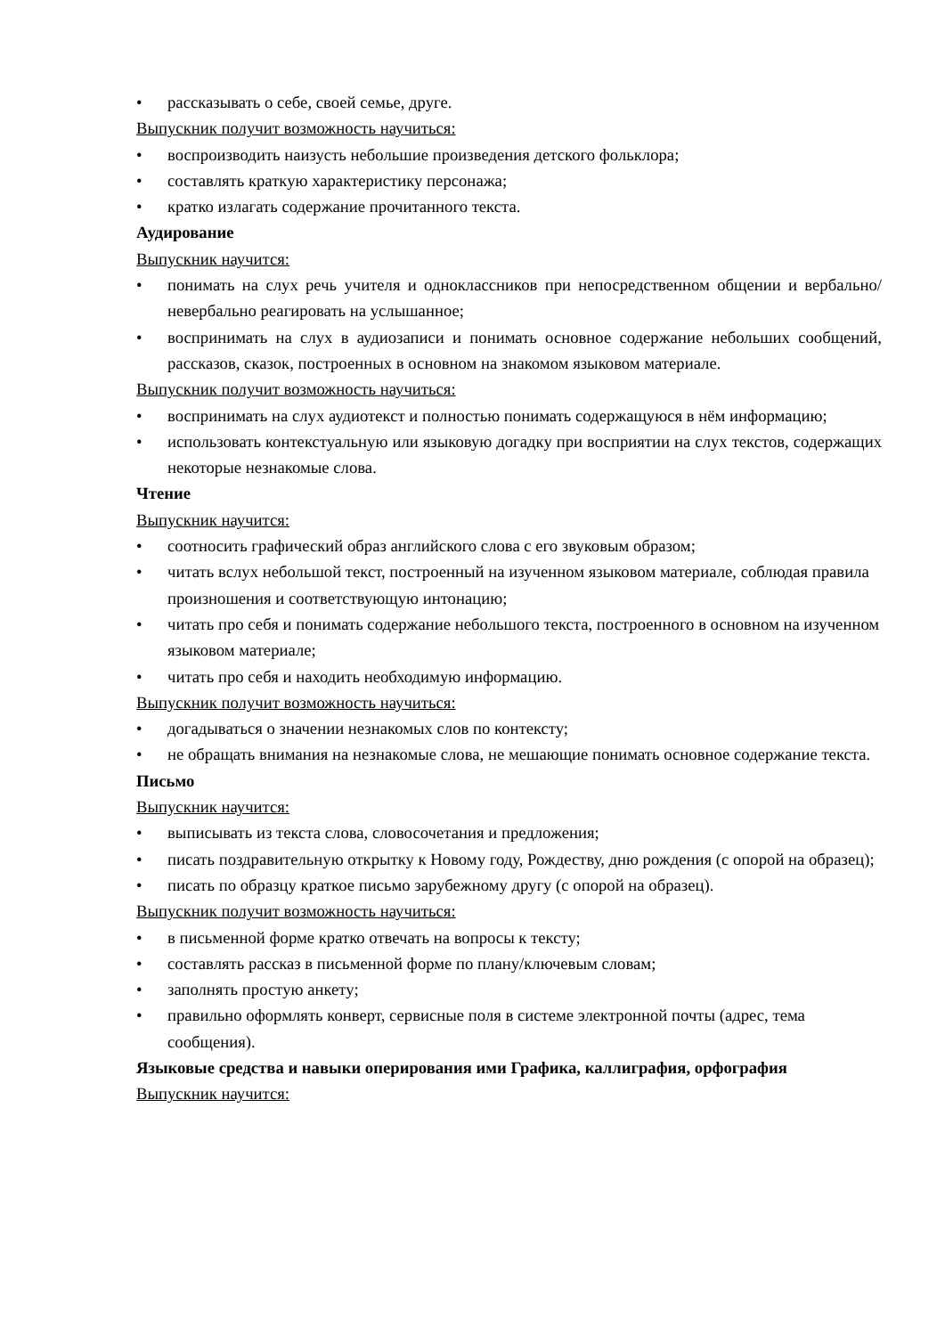• рассказывать о себе, своей семье, друге.
Выпускник получит возможность научиться:
• воспроизводить наизусть небольшие произведения детского фольклора;
• составлять краткую характеристику персонажа;
• кратко излагать содержание прочитанного текста.
Аудирование
Выпускник научится:
• понимать на слух речь учителя и одноклассников при непосредственном общении и вербально/невербально реагировать на услышанное;
• воспринимать на слух в аудиозаписи и понимать основное содержание небольших сообщений, рассказов, сказок, построенных в основном на знакомом языковом материале.
Выпускник получит возможность научиться:
• воспринимать на слух аудиотекст и полностью понимать содержащуюся в нём информацию;
• использовать контекстуальную или языковую догадку при восприятии на слух текстов, содержащих некоторые незнакомые слова.
Чтение
Выпускник научится:
• соотносить графический образ английского слова с его звуковым образом;
• читать вслух небольшой текст, построенный на изученном языковом материале, соблюдая правила произношения и соответствующую интонацию;
• читать про себя и понимать содержание небольшого текста, построенного в основном на изученном языковом материале;
• читать про себя и находить необходимую информацию.
Выпускник получит возможность научиться:
• догадываться о значении незнакомых слов по контексту;
• не обращать внимания на незнакомые слова, не мешающие понимать основное содержание текста.
Письмо
Выпускник научится:
• выписывать из текста слова, словосочетания и предложения;
• писать поздравительную открытку к Новому году, Рождеству, дню рождения (с опорой на образец);
• писать по образцу краткое письмо зарубежному другу (с опорой на образец).
Выпускник получит возможность научиться:
• в письменной форме кратко отвечать на вопросы к тексту;
• составлять рассказ в письменной форме по плану/ключевым словам;
• заполнять простую анкету;
• правильно оформлять конверт, сервисные поля в системе электронной почты (адрес, тема сообщения).
Языковые средства и навыки оперирования ими Графика, каллиграфия, орфография
Выпускник научится: